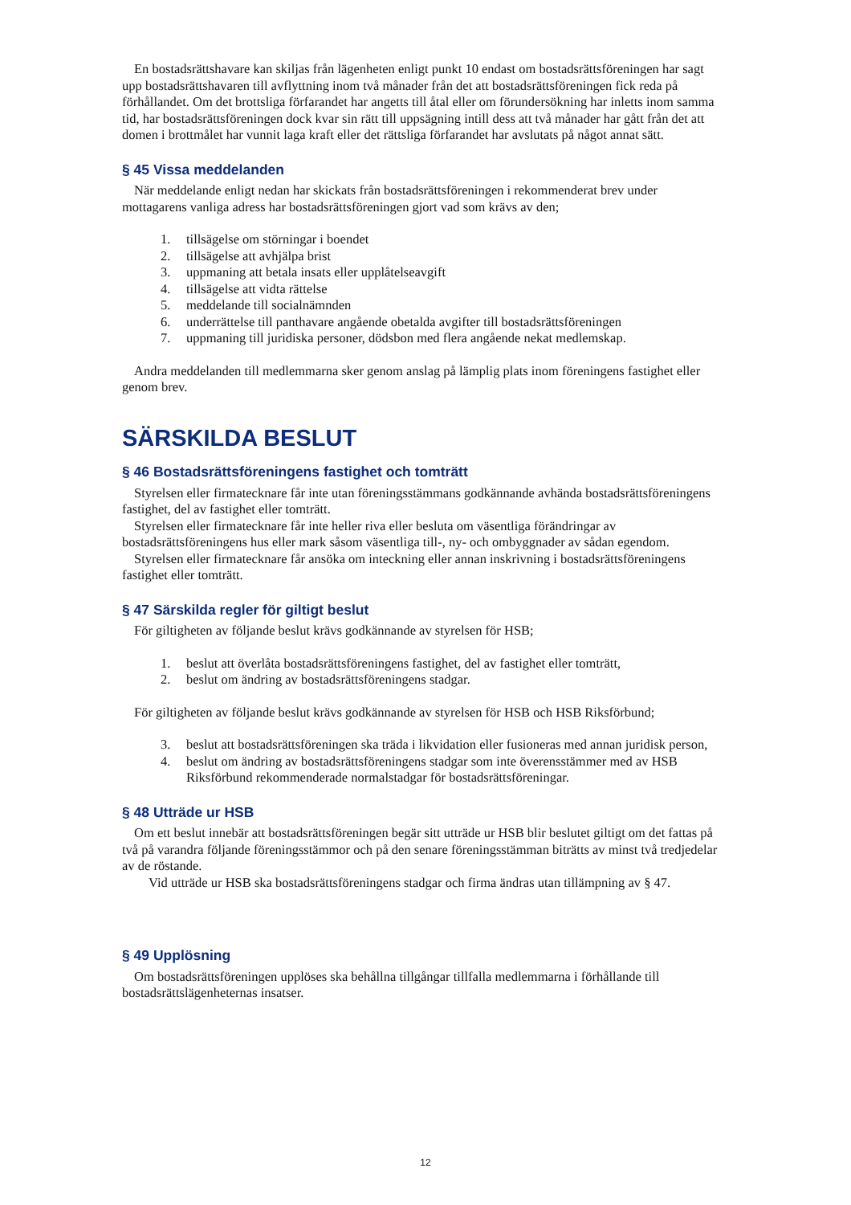En bostadsrättshavare kan skiljas från lägenheten enligt punkt 10 endast om bostadsrättsföreningen har sagt upp bostadsrättshavaren till avflyttning inom två månader från det att bostadsrättsföreningen fick reda på förhållandet. Om det brottsliga förfarandet har angetts till åtal eller om förundersökning har inletts inom samma tid, har bostadsrättsföreningen dock kvar sin rätt till uppsägning intill dess att två månader har gått från det att domen i brottmålet har vunnit laga kraft eller det rättsliga förfarandet har avslutats på något annat sätt.
§ 45 Vissa meddelanden
När meddelande enligt nedan har skickats från bostadsrättsföreningen i rekommenderat brev under mottagarens vanliga adress har bostadsrättsföreningen gjort vad som krävs av den;
1. tillsägelse om störningar i boendet
2. tillsägelse att avhjälpa brist
3. uppmaning att betala insats eller upplåtelseavgift
4. tillsägelse att vidta rättelse
5. meddelande till socialnämnden
6. underrättelse till panthavare angående obetalda avgifter till bostadsrättsföreningen
7. uppmaning till juridiska personer, dödsbon med flera angående nekat medlemskap.
Andra meddelanden till medlemmarna sker genom anslag på lämplig plats inom föreningens fastighet eller genom brev.
SÄRSKILDA BESLUT
§ 46 Bostadsrättsföreningens fastighet och tomträtt
Styrelsen eller firmatecknare får inte utan föreningsstämmans godkännande avhända bostadsrättsföreningens fastighet, del av fastighet eller tomträtt.
Styrelsen eller firmatecknare får inte heller riva eller besluta om väsentliga förändringar av bostadsrättsföreningens hus eller mark såsom väsentliga till-, ny- och ombyggnader av sådan egendom.
Styrelsen eller firmatecknare får ansöka om inteckning eller annan inskrivning i bostadsrättsföreningens fastighet eller tomträtt.
§ 47 Särskilda regler för giltigt beslut
För giltigheten av följande beslut krävs godkännande av styrelsen för HSB;
1. beslut att överlåta bostadsrättsföreningens fastighet, del av fastighet eller tomträtt,
2. beslut om ändring av bostadsrättsföreningens stadgar.
För giltigheten av följande beslut krävs godkännande av styrelsen för HSB och HSB Riksförbund;
3. beslut att bostadsrättsföreningen ska träda i likvidation eller fusioneras med annan juridisk person,
4. beslut om ändring av bostadsrättsföreningens stadgar som inte överensstämmer med av HSB Riksförbund rekommenderade normalstadgar för bostadsrättsföreningar.
§ 48 Utträde ur HSB
Om ett beslut innebär att bostadsrättsföreningen begär sitt utträde ur HSB blir beslutet giltigt om det fattas på två på varandra följande föreningsstämmor och på den senare föreningsstämman biträtts av minst två tredjedelar av de röstande.
Vid utträde ur HSB ska bostadsrättsföreningens stadgar och firma ändras utan tillämpning av § 47.
§ 49 Upplösning
Om bostadsrättsföreningen upplöses ska behållna tillgångar tillfalla medlemmarna i förhållande till bostadsrättslägenheternas insatser.
12